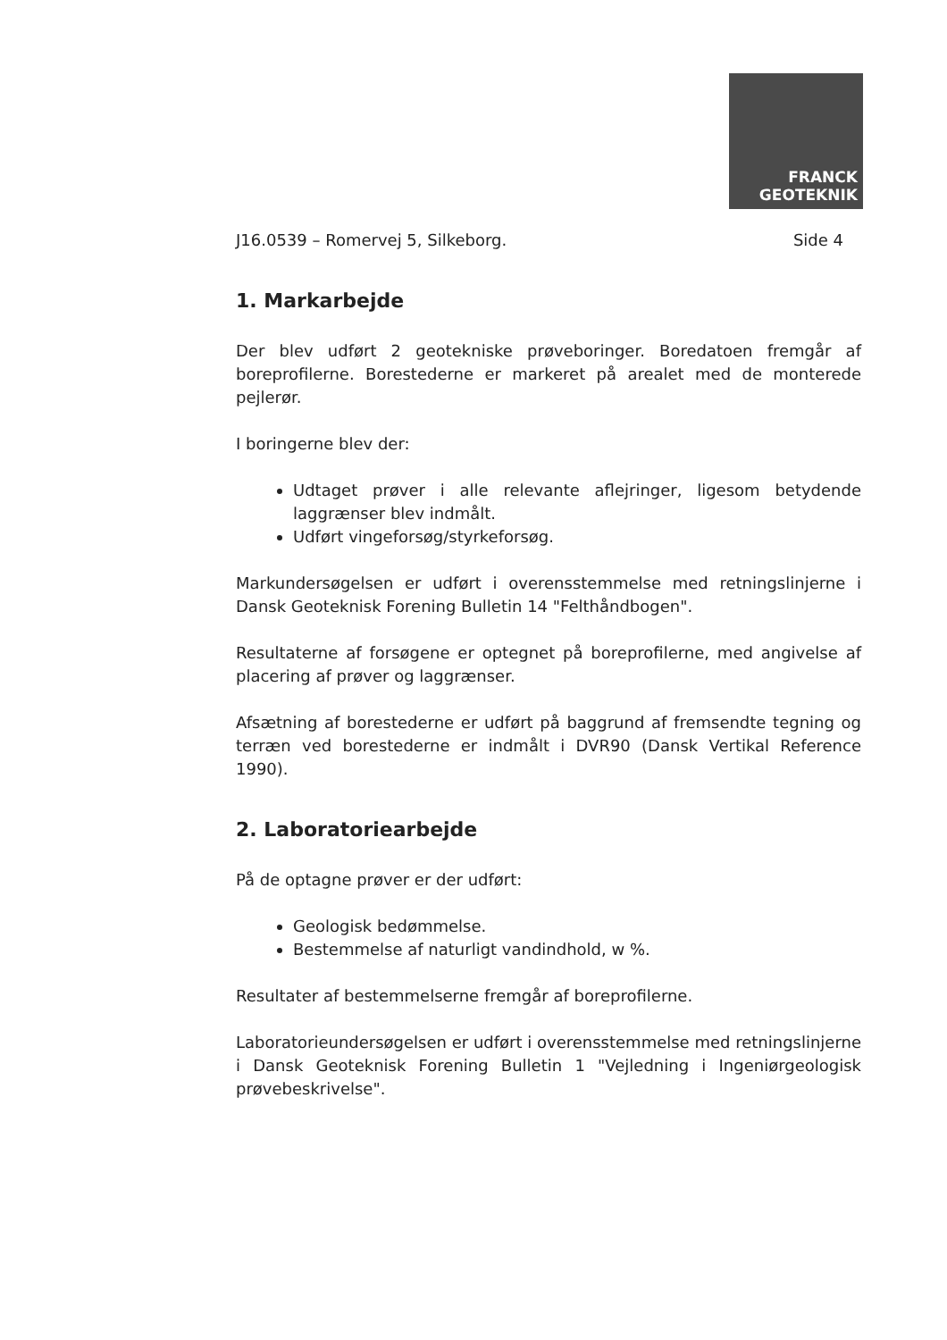FRANCK
GEOTEKNIK
J16.0539 – Romervej 5, Silkeborg. Side 4
1. Markarbejde
Der blev udført 2 geotekniske prøveboringer. Boredatoen fremgår af boreprofilerne. Borestederne er markeret på arealet med de monterede pejlerør.
I boringerne blev der:
Udtaget prøver i alle relevante aflejringer, ligesom betydende laggrænser blev indmålt.
Udført vingeforsøg/styrkeforsøg.
Markundersøgelsen er udført i overensstemmelse med retningslinjerne i Dansk Geoteknisk Forening Bulletin 14 "Felthåndbogen".
Resultaterne af forsøgene er optegnet på boreprofilerne, med angivelse af placering af prøver og laggrænser.
Afsætning af borestederne er udført på baggrund af fremsendte tegning og terræn ved borestederne er indmålt i DVR90 (Dansk Vertikal Reference 1990).
2. Laboratoriearbejde
På de optagne prøver er der udført:
Geologisk bedømmelse.
Bestemmelse af naturligt vandindhold, w %.
Resultater af bestemmelserne fremgår af boreprofilerne.
Laboratorieundersøgelsen er udført i overensstemmelse med retningslinjerne i Dansk Geoteknisk Forening Bulletin 1 "Vejledning i Ingeniørgeologisk prøvebeskrivelse".